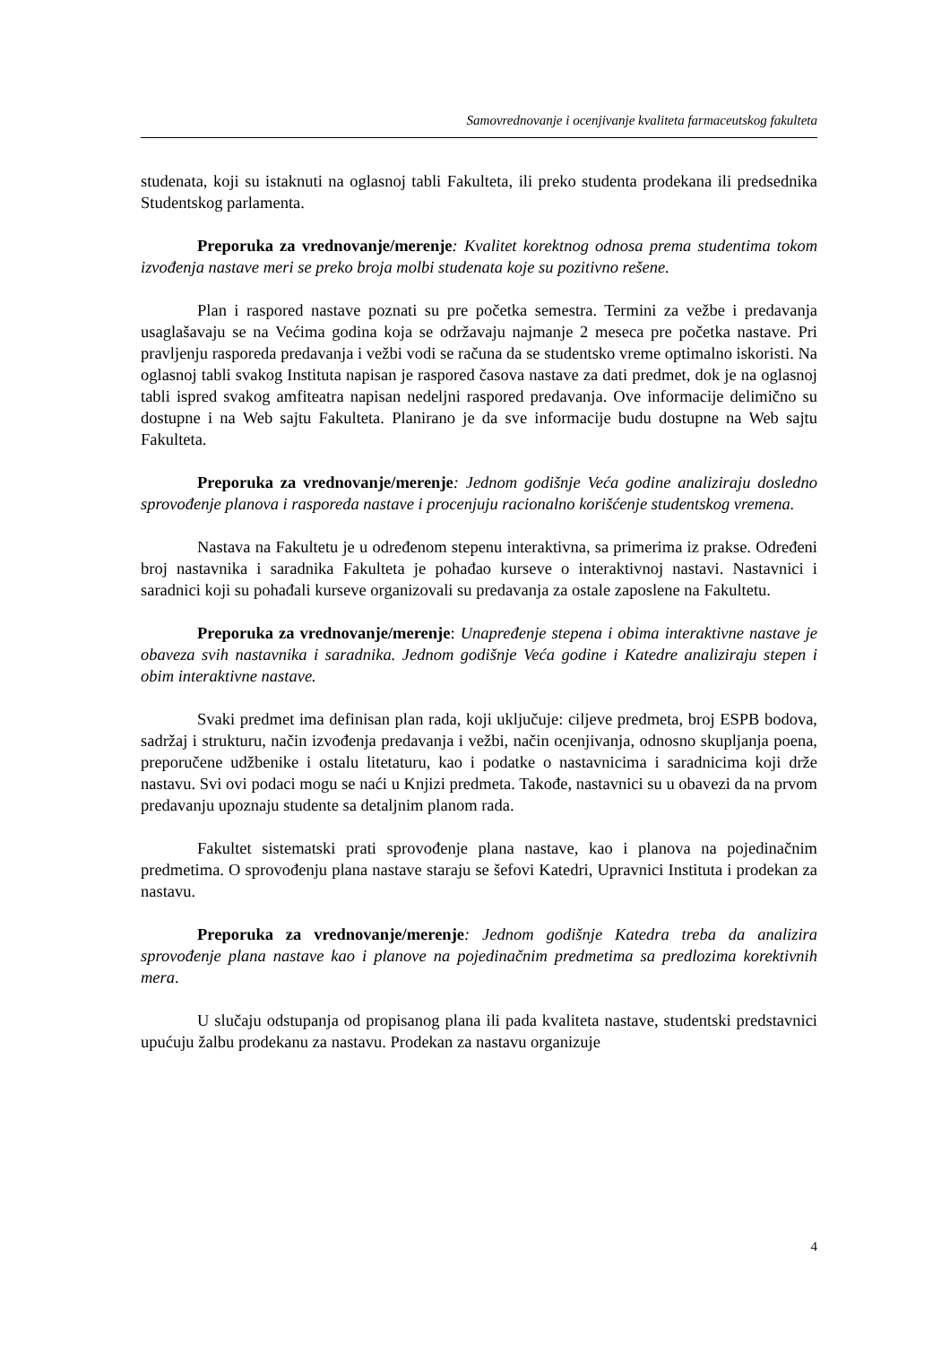Samovrednovanje i ocenjivanje kvaliteta farmaceutskog fakulteta
studenata, koji su istaknuti na oglasnoj tabli Fakulteta, ili preko studenta prodekana ili predsednika Studentskog parlamenta.
Preporuka za vrednovanje/merenje: Kvalitet korektnog odnosa prema studentima tokom izvođenja nastave meri se preko broja molbi studenata koje su pozitivno rešene.
Plan i raspored nastave poznati su pre početka semestra. Termini za vežbe i predavanja usaglašavaju se na Većima godina koja se održavaju najmanje 2 meseca pre početka nastave. Pri pravljenju rasporeda predavanja i vežbi vodi se računa da se studentsko vreme optimalno iskoristi. Na oglasnoj tabli svakog Instituta napisan je raspored časova nastave za dati predmet, dok je na oglasnoj tabli ispred svakog amfiteatra napisan nedeljni raspored predavanja. Ove informacije delimično su dostupne i na Web sajtu Fakulteta. Planirano je da sve informacije budu dostupne na Web sajtu Fakulteta.
Preporuka za vrednovanje/merenje: Jednom godišnje Veća godine analiziraju dosledno sprovođenje planova i rasporeda nastave i procenjuju racionalno korišćenje studentskog vremena.
Nastava na Fakultetu je u određenom stepenu interaktivna, sa primerima iz prakse. Određeni broj nastavnika i saradnika Fakulteta je pohađao kurseve o interaktivnoj nastavi. Nastavnici i saradnici koji su pohađali kurseve organizovali su predavanja za ostale zaposlene na Fakultetu.
Preporuka za vrednovanje/merenje: Unapređenje stepena i obima interaktivne nastave je obaveza svih nastavnika i saradnika. Jednom godišnje Veća godine i Katedre analiziraju stepen i obim interaktivne nastave.
Svaki predmet ima definisan plan rada, koji uključuje: ciljeve predmeta, broj ESPB bodova, sadržaj i strukturu, način izvođenja predavanja i vežbi, način ocenjivanja, odnosno skupljanja poena, preporučene udžbenike i ostalu litetaturu, kao i podatke o nastavnicima i saradnicima koji drže nastavu. Svi ovi podaci mogu se naći u Knjizi predmeta. Takođe, nastavnici su u obavezi da na prvom predavanju upoznaju studente sa detaljnim planom rada.
Fakultet sistematski prati sprovođenje plana nastave, kao i planova na pojedinačnim predmetima. O sprovođenju plana nastave staraju se šefovi Katedri, Upravnici Instituta i prodekan za nastavu.
Preporuka za vrednovanje/merenje: Jednom godišnje Katedra treba da analizira sprovođenje plana nastave kao i planove na pojedinačnim predmetima sa predlozima korektivnih mera.
U slučaju odstupanja od propisanog plana ili pada kvaliteta nastave, studentski predstavnici upućuju žalbu prodekanu za nastavu. Prodekan za nastavu organizuje
4